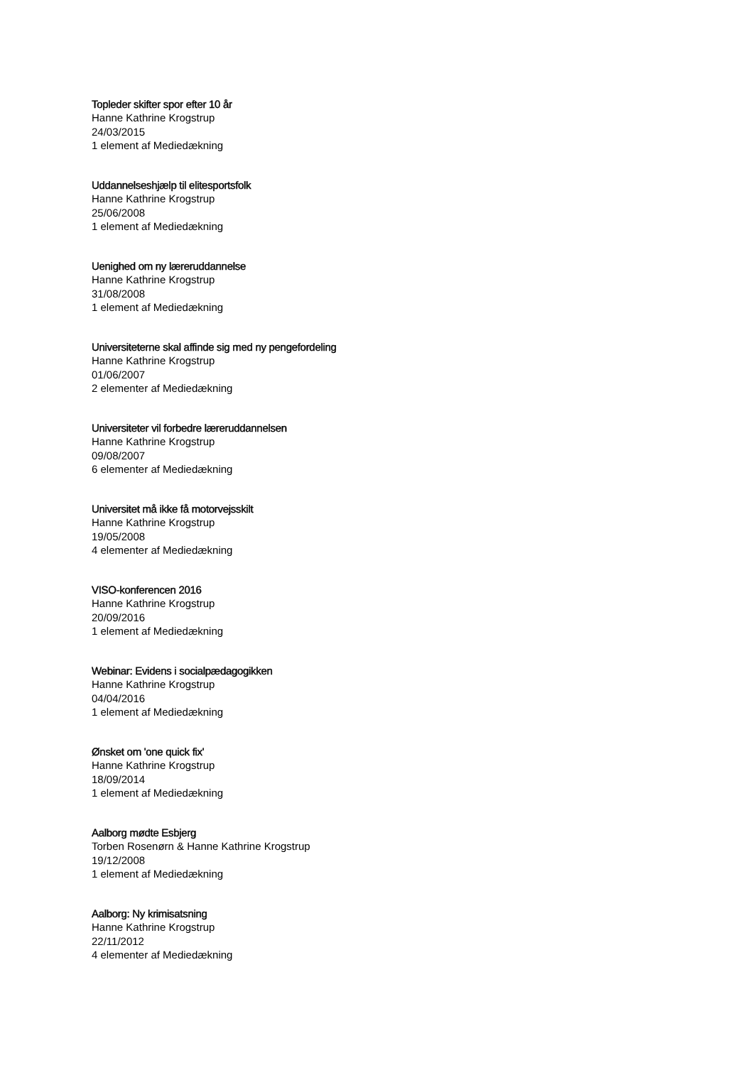Topleder skifter spor efter 10 år
Hanne Kathrine Krogstrup
24/03/2015
1 element af Mediedækning
Uddannelseshjælp til elitesportsfolk
Hanne Kathrine Krogstrup
25/06/2008
1 element af Mediedækning
Uenighed om ny læreruddannelse
Hanne Kathrine Krogstrup
31/08/2008
1 element af Mediedækning
Universiteterne skal affinde sig med ny pengefordeling
Hanne Kathrine Krogstrup
01/06/2007
2 elementer af Mediedækning
Universiteter vil forbedre læreruddannelsen
Hanne Kathrine Krogstrup
09/08/2007
6 elementer af Mediedækning
Universitet må ikke få motorvejsskilt
Hanne Kathrine Krogstrup
19/05/2008
4 elementer af Mediedækning
VISO-konferencen 2016
Hanne Kathrine Krogstrup
20/09/2016
1 element af Mediedækning
Webinar: Evidens i socialpædagogikken
Hanne Kathrine Krogstrup
04/04/2016
1 element af Mediedækning
Ønsket om 'one quick fix'
Hanne Kathrine Krogstrup
18/09/2014
1 element af Mediedækning
Aalborg mødte Esbjerg
Torben Rosenørn & Hanne Kathrine Krogstrup
19/12/2008
1 element af Mediedækning
Aalborg: Ny krimisatsning
Hanne Kathrine Krogstrup
22/11/2012
4 elementer af Mediedækning